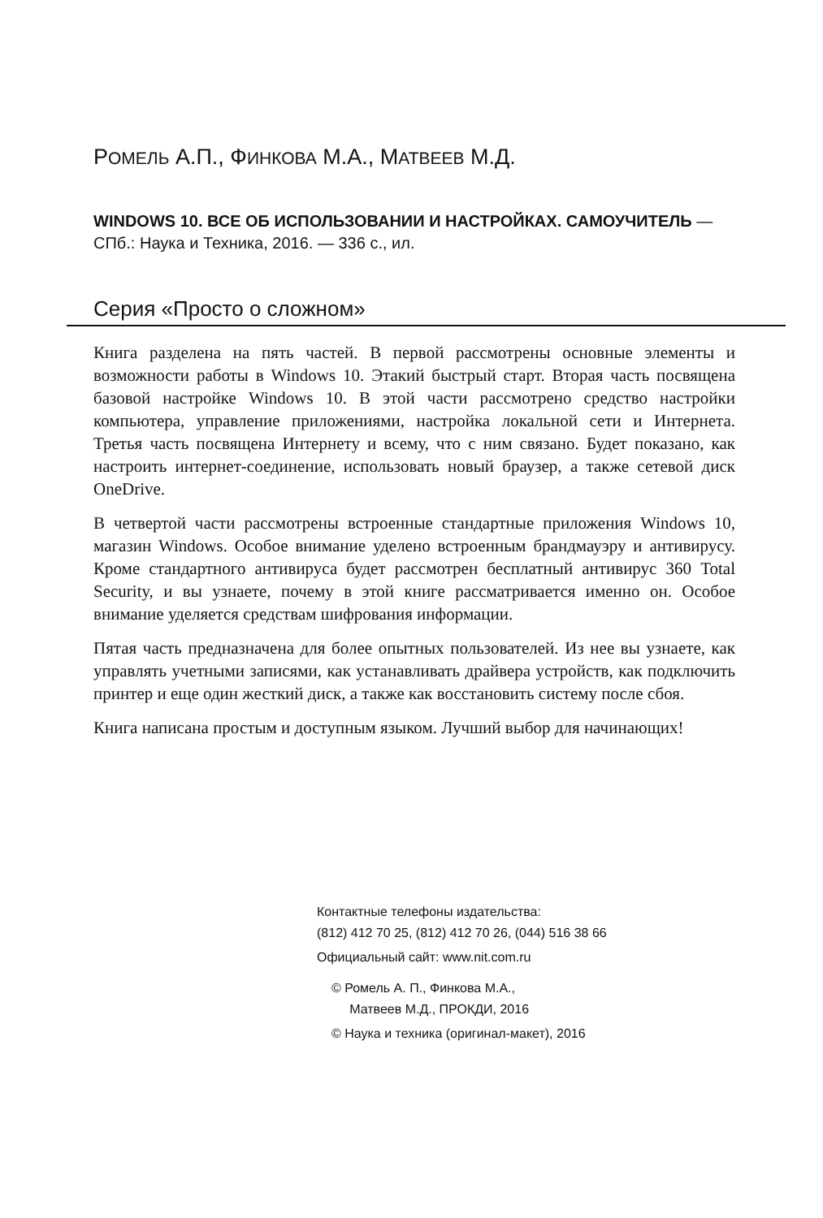РОМЕЛЬ А.П., ФИНКОВА М.А., МАТВЕЕВ М.Д.
WINDOWS 10. ВСЕ ОБ ИСПОЛЬЗОВАНИИ И НАСТРОЙКАХ. САМОУЧИТЕЛЬ — СПб.: Наука и Техника, 2016. — 336 с., ил.
Серия «Просто о сложном»
Книга разделена на пять частей. В первой рассмотрены основные элементы и возможности работы в Windows 10. Этакий быстрый старт. Вторая часть посвящена базовой настройке Windows 10. В этой части рассмотрено средство настройки компьютера, управление приложениями, настройка локальной сети и Интернета. Третья часть посвящена Интернету и всему, что с ним связано. Будет показано, как настроить интернет-соединение, использовать новый браузер, а также сетевой диск OneDrive.
В четвертой части рассмотрены встроенные стандартные приложения Windows 10, магазин Windows. Особое внимание уделено встроенным брандмауэру и антивирусу. Кроме стандартного антивируса будет рассмотрен бесплатный антивирус 360 Total Security, и вы узнаете, почему в этой книге рассматривается именно он. Особое внимание уделяется средствам шифрования информации.
Пятая часть предназначена для более опытных пользователей. Из нее вы узнаете, как управлять учетными записями, как устанавливать драйвера устройств, как подключить принтер и еще один жесткий диск, а также как восстановить систему после сбоя.
Книга написана простым и доступным языком. Лучший выбор для начинающих!
Контактные телефоны издательства:
(812) 412 70 25, (812) 412 70 26, (044) 516 38 66
Официальный сайт: www.nit.com.ru
© Ромель А. П., Финкова М.А.,
Матвеев М.Д., ПРОКДИ, 2016
© Наука и техника (оригинал-макет), 2016